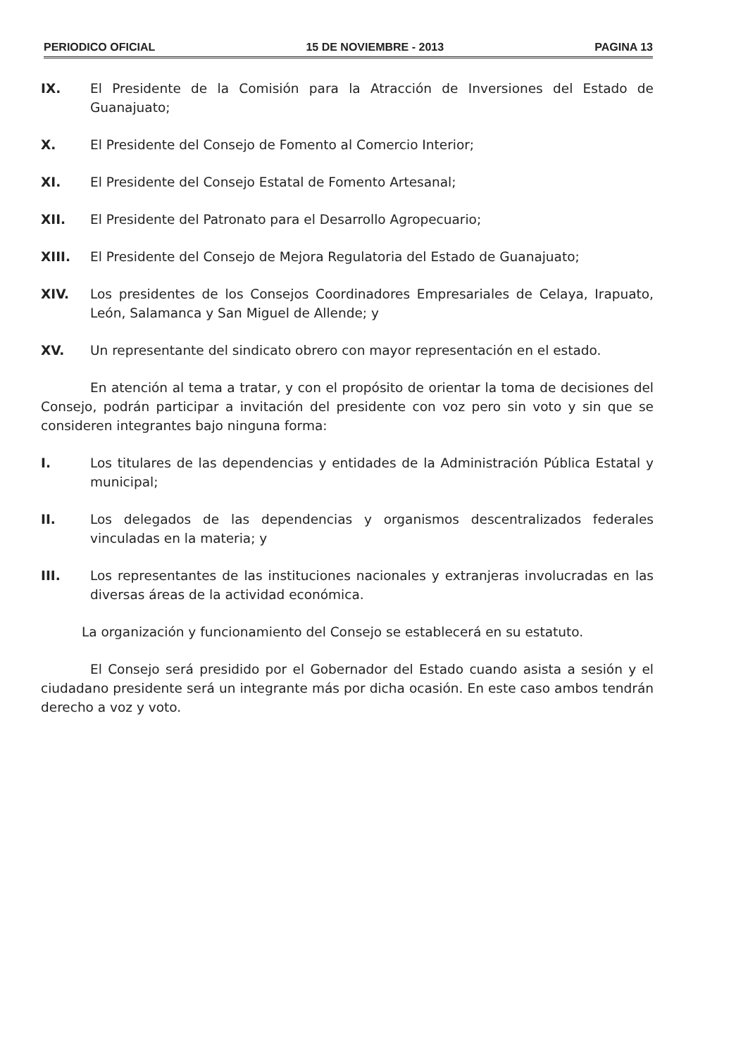PERIODICO OFICIAL 15 DE NOVIEMBRE - 2013 PAGINA 13
IX. El Presidente de la Comisión para la Atracción de Inversiones del Estado de Guanajuato;
X. El Presidente del Consejo de Fomento al Comercio Interior;
XI. El Presidente del Consejo Estatal de Fomento Artesanal;
XII. El Presidente del Patronato para el Desarrollo Agropecuario;
XIII. El Presidente del Consejo de Mejora Regulatoria del Estado de Guanajuato;
XIV. Los presidentes de los Consejos Coordinadores Empresariales de Celaya, Irapuato, León, Salamanca y San Miguel de Allende; y
XV. Un representante del sindicato obrero con mayor representación en el estado.
En atención al tema a tratar, y con el propósito de orientar la toma de decisiones del Consejo, podrán participar a invitación del presidente con voz pero sin voto y sin que se consideren integrantes bajo ninguna forma:
I. Los titulares de las dependencias y entidades de la Administración Pública Estatal y municipal;
II. Los delegados de las dependencias y organismos descentralizados federales vinculadas en la materia; y
III. Los representantes de las instituciones nacionales y extranjeras involucradas en las diversas áreas de la actividad económica.
La organización y funcionamiento del Consejo se establecerá en su estatuto.
El Consejo será presidido por el Gobernador del Estado cuando asista a sesión y el ciudadano presidente será un integrante más por dicha ocasión. En este caso ambos tendrán derecho a voz y voto.